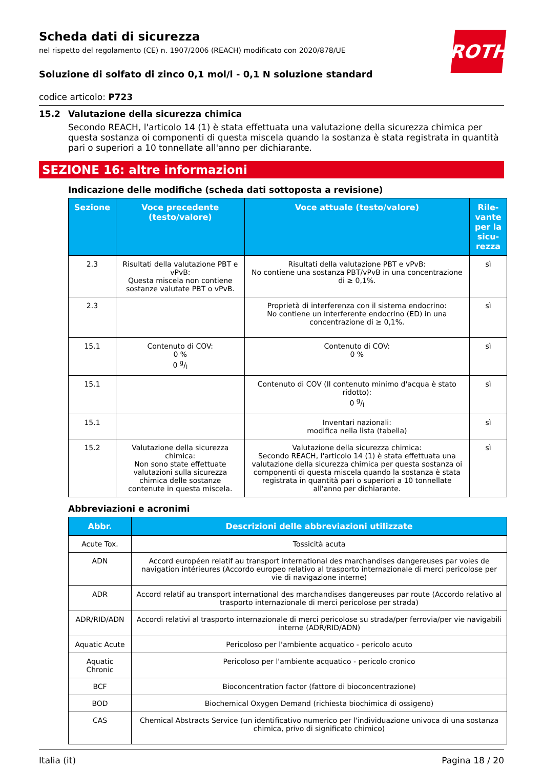ROTH
Scheda dati di sicurezza
nel rispetto del regolamento (CE) n. 1907/2006 (REACH) modificato con 2020/878/UE
Soluzione di solfato di zinco 0,1 mol/l - 0,1 N soluzione standard
codice articolo: P723
15.2 Valutazione della sicurezza chimica
Secondo REACH, l'articolo 14 (1) è stata effettuata una valutazione della sicurezza chimica per questa sostanza oi componenti di questa miscela quando la sostanza è stata registrata in quantità pari o superiori a 10 tonnellate all'anno per dichiarante.
SEZIONE 16: altre informazioni
Indicazione delle modifiche (scheda dati sottoposta a revisione)
| Sezione | Voce precedente (testo/valore) | Voce attuale (testo/valore) | Rile-vante per la sicu-rezza |
| --- | --- | --- | --- |
| 2.3 | Risultati della valutazione PBT e vPvB: Questa miscela non contiene sostanze valutate PBT o vPvB. | Risultati della valutazione PBT e vPvB: No contiene una sostanza PBT/vPvB in una concentrazione di ≥ 0,1%. | sì |
| 2.3 | | Proprietà di interferenza con il sistema endocrino: No contiene un interferente endocrino (ED) in una concentrazione di ≥ 0,1%. | sì |
| 15.1 | Contenuto di COV: 0 % 0 g/l | Contenuto di COV: 0 % | sì |
| 15.1 | | Contenuto di COV (Il contenuto minimo d'acqua è stato ridotto): 0 g/l | sì |
| 15.1 | | Inventari nazionali: modifica nella lista (tabella) | sì |
| 15.2 | Valutazione della sicurezza chimica: Non sono state effettuate valutazioni sulla sicurezza chimica delle sostanze contenute in questa miscela. | Valutazione della sicurezza chimica: Secondo REACH, l'articolo 14 (1) è stata effettuata una valutazione della sicurezza chimica per questa sostanza oi componenti di questa miscela quando la sostanza è stata registrata in quantità pari o superiori a 10 tonnellate all'anno per dichiarante. | sì |
Abbreviazioni e acronimi
| Abbr. | Descrizioni delle abbreviazioni utilizzate |
| --- | --- |
| Acute Tox. | Tossicità acuta |
| ADN | Accord européen relatif au transport international des marchandises dangereuses par voies de navigation intérieures (Accordo europeo relativo al trasporto internazionale di merci pericolose per vie di navigazione interne) |
| ADR | Accord relatif au transport international des marchandises dangereuses par route (Accordo relativo al trasporto internazionale di merci pericolose per strada) |
| ADR/RID/ADN | Accordi relativi al trasporto internazionale di merci pericolose su strada/per ferrovia/per vie navigabili interne (ADR/RID/ADN) |
| Aquatic Acute | Pericoloso per l'ambiente acquatico - pericolo acuto |
| Aquatic Chronic | Pericoloso per l'ambiente acquatico - pericolo cronico |
| BCF | Bioconcentration factor (fattore di bioconcentrazione) |
| BOD | Biochemical Oxygen Demand (richiesta biochimica di ossigeno) |
| CAS | Chemical Abstracts Service (un identificativo numerico per l'individuazione univoca di una sostanza chimica, privo di significato chimico) |
Italia (it) Pagina 18 / 20